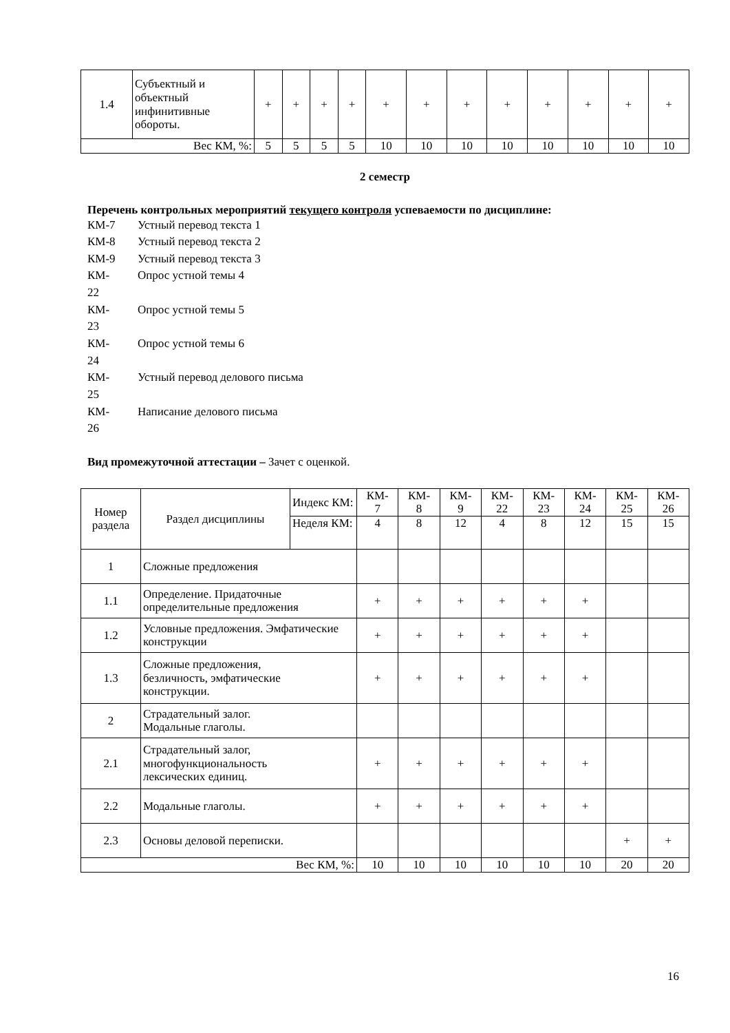| 1.4 | Субъектный и объектный инфинитивные обороты. | + | + | + | + | + | + | + | + | + | + | + | + |
| Вес КМ, %: | | 5 | 5 | 5 | 5 | 10 | 10 | 10 | 10 | 10 | 10 | 10 | 10 |
2 семестр
Перечень контрольных мероприятий текущего контроля успеваемости по дисциплине:
КМ-7 Устный перевод текста 1
КМ-8 Устный перевод текста 2
КМ-9 Устный перевод текста 3
КМ-
22 Опрос устной темы 4
КМ-
23 Опрос устной темы 5
КМ-
24 Опрос устной темы 6
КМ-
25 Устный перевод делового письма
КМ-
26 Написание делового письма
Вид промежуточной аттестации – Зачет с оценкой.
| Номер раздела | Раздел дисциплины | Индекс КМ: | КМ- 7 | КМ- 8 | КМ- 9 | КМ- 22 | КМ- 23 | КМ- 24 | КМ- 25 | КМ- 26 |
| | | Неделя КМ: | 4 | 8 | 12 | 4 | 8 | 12 | 15 | 15 |
| 1 | Сложные предложения | | | | | | | | | |
| 1.1 | Определение. Придаточные определительные предложения | | + | + | + | + | + | + | | |
| 1.2 | Условные предложения. Эмфатические конструкции | | + | + | + | + | + | + | | |
| 1.3 | Сложные предложения, безличность, эмфатические конструкции. | | + | + | + | + | + | + | | |
| 2 | Страдательный залог. Модальные глаголы. | | | | | | | | | |
| 2.1 | Страдательный залог, многофункциональность лексических единиц. | | + | + | + | + | + | + | | |
| 2.2 | Модальные глаголы. | | + | + | + | + | + | + | | |
| 2.3 | Основы деловой переписки. | | | | | | | | + | + |
| Вес КМ, %: | | | 10 | 10 | 10 | 10 | 10 | 10 | 20 | 20 |
16